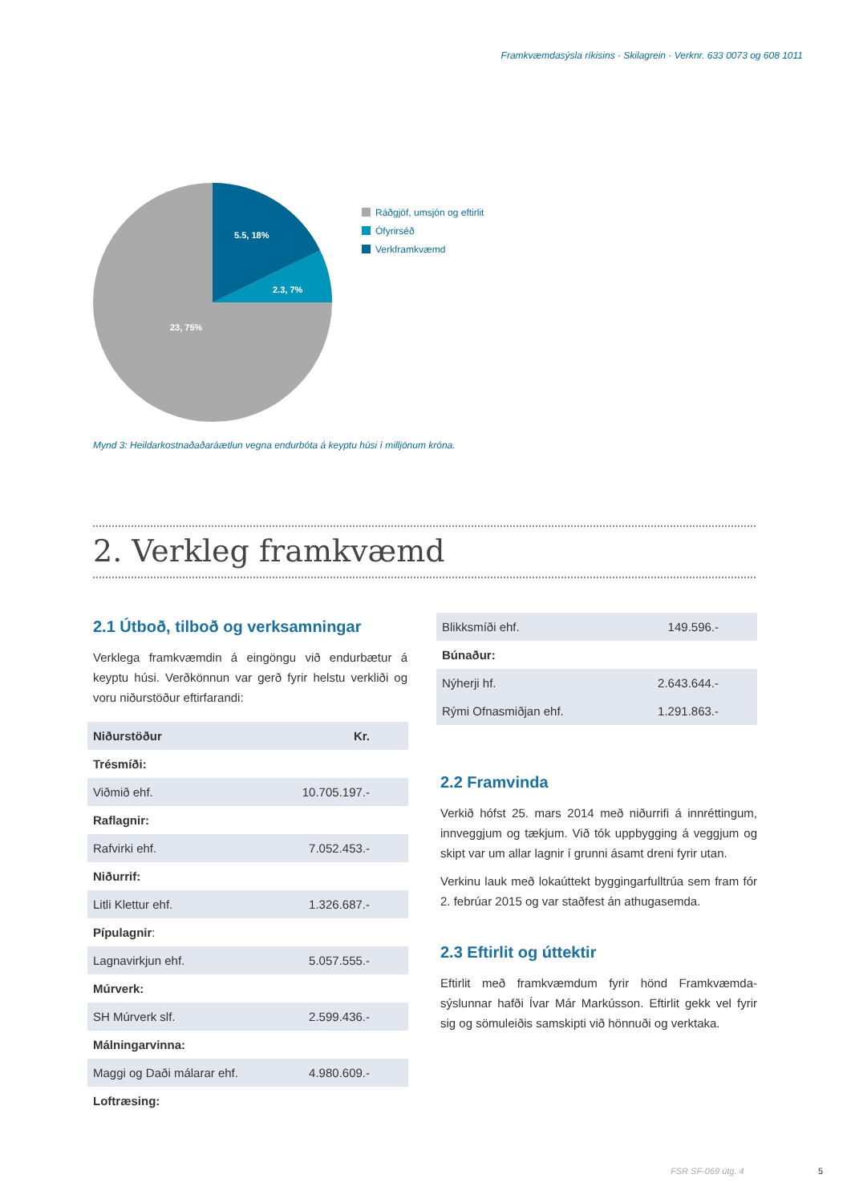Framkvæmdasýsla ríkisins · Skilagrein · Verknr. 633 0073 og 608 1011
5.5, 18%
2.3, 7%
23, 75%
Ráðgjöf, umsjón og eftirlit
Ófyrirséð
Verkframkvæmd
Mynd 3: Heildarkostnaðaðaráætlun vegna endurbóta á keyptu húsi í milljónum króna.
2. Verkleg framkvæmd
2.1 Útboð, tilboð og verksamningar
Verklega framkvæmdin á eingöngu við endurbætur á keyptu húsi. Verðkönnun var gerð fyrir helstu verkliði og voru niðurstöður eftirfarandi:
| Niðurstöður | Kr. |
| Trésmíði: | |
| Viðmið ehf. | 10.705.197.- |
| Raflagnir: | |
| Rafvirki ehf. | 7.052.453.- |
| Niðurrif: | |
| Litli Klettur ehf. | 1.326.687.- |
| Pípulagnir : | |
| Lagnavirkjun ehf. | 5.057.555.- |
| Múrverk: | |
| SH Múrverk slf. | 2.599.436.- |
| Málningarvinna: | |
| Maggi og Daði málarar ehf. | 4.980.609.- |
| Loftræsing: | |
| Blikksmíði ehf. | 149.596.- |
| Búnaður: | |
| Nýherji hf. | 2.643.644.- |
| Rými Ofnasmiðjan ehf. | 1.291.863.- |
2.2 Framvinda
Verkið hófst 25. mars 2014 með niðurrifi á innréttingum, innveggjum og tækjum. Við tók uppbygging á veggjum og skipt var um allar lagnir í grunni ásamt dreni fyrir utan.
Verkinu lauk með lokaúttekt byggingarfulltrúa sem fram fór 2. febrúar 2015 og var staðfest án athugasemda.
2.3 Eftirlit og úttektir
Eftirlit með framkvæmdum fyrir hönd Framkvæmda-sýslunnar hafði Ívar Már Markússon. Eftirlit gekk vel fyrir sig og sömuleiðis samskipti við hönnuði og verktaka.
FSR SF-069 útg. 4 5